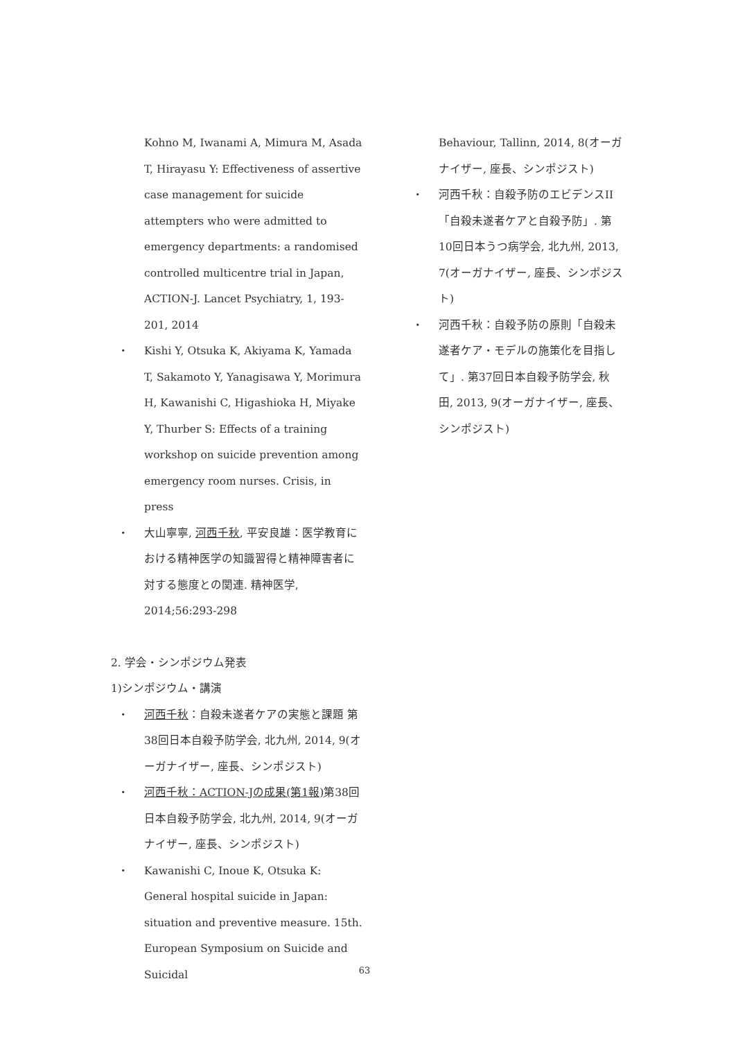Kohno M, Iwanami A, Mimura M, Asada T, Hirayasu Y: Effectiveness of assertive case management for suicide attempters who were admitted to emergency departments: a randomised controlled multicentre trial in Japan, ACTION-J. Lancet Psychiatry, 1, 193-201, 2014
・ Kishi Y, Otsuka K, Akiyama K, Yamada T, Sakamoto Y, Yanagisawa Y, Morimura H, Kawanishi C, Higashioka H, Miyake Y, Thurber S: Effects of a training workshop on suicide prevention among emergency room nurses. Crisis, in press
・ 大山寧寧, 河西千秋, 平安良雄：医学教育における精神医学の知識習得と精神障害者に対する態度との関連. 精神医学, 2014;56:293-298
2. 学会・シンポジウム発表
1)シンポジウム・講演
・ 河西千秋：自殺未遂者ケアの実態と課題 第38回日本自殺予防学会, 北九州, 2014, 9(オーガナイザー, 座長、シンポジスト)
・ 河西千秋：ACTION-Jの成果(第1報) 第38回日本自殺予防学会, 北九州, 2014, 9(オーガナイザー, 座長、シンポジスト)
・ Kawanishi C, Inoue K, Otsuka K: General hospital suicide in Japan: situation and preventive measure. 15th. European Symposium on Suicide and Suicidal
Behaviour, Tallinn, 2014, 8(オーガナイザー, 座長、シンポジスト)
・ 河西千秋：自殺予防のエビデンスII「自殺未遂者ケアと自殺予防」. 第10回日本うつ病学会, 北九州, 2013, 7(オーガナイザー, 座長、シンポジスト)
・ 河西千秋：自殺予防の原則「自殺未遂者ケア・モデルの施策化を目指して」. 第37回日本自殺予防学会, 秋田, 2013, 9(オーガナイザー, 座長、シンポジスト)
63